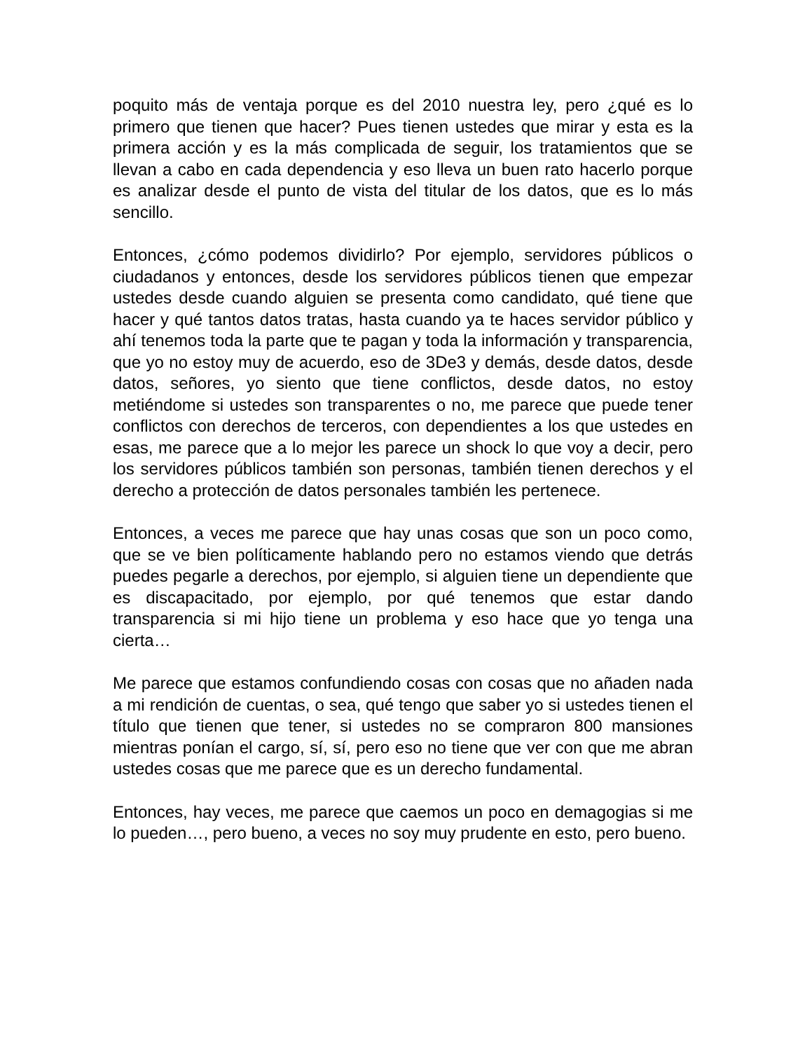poquito más de ventaja porque es del 2010 nuestra ley, pero ¿qué es lo primero que tienen que hacer? Pues tienen ustedes que mirar y esta es la primera acción y es la más complicada de seguir, los tratamientos que se llevan a cabo en cada dependencia y eso lleva un buen rato hacerlo porque es analizar desde el punto de vista del titular de los datos, que es lo más sencillo.
Entonces, ¿cómo podemos dividirlo? Por ejemplo, servidores públicos o ciudadanos y entonces, desde los servidores públicos tienen que empezar ustedes desde cuando alguien se presenta como candidato, qué tiene que hacer y qué tantos datos tratas, hasta cuando ya te haces servidor público y ahí tenemos toda la parte que te pagan y toda la información y transparencia, que yo no estoy muy de acuerdo, eso de 3De3 y demás, desde datos, desde datos, señores, yo siento que tiene conflictos, desde datos, no estoy metiéndome si ustedes son transparentes o no, me parece que puede tener conflictos con derechos de terceros, con dependientes a los que ustedes en esas, me parece que a lo mejor les parece un shock lo que voy a decir, pero los servidores públicos también son personas, también tienen derechos y el derecho a protección de datos personales también les pertenece.
Entonces, a veces me parece que hay unas cosas que son un poco como, que se ve bien políticamente hablando pero no estamos viendo que detrás puedes pegarle a derechos, por ejemplo, si alguien tiene un dependiente que es discapacitado, por ejemplo, por qué tenemos que estar dando transparencia si mi hijo tiene un problema y eso hace que yo tenga una cierta…
Me parece que estamos confundiendo cosas con cosas que no añaden nada a mi rendición de cuentas, o sea, qué tengo que saber yo si ustedes tienen el título que tienen que tener, si ustedes no se compraron 800 mansiones mientras ponían el cargo, sí, sí, pero eso no tiene que ver con que me abran ustedes cosas que me parece que es un derecho fundamental.
Entonces, hay veces, me parece que caemos un poco en demagogias si me lo pueden…, pero bueno, a veces no soy muy prudente en esto, pero bueno.